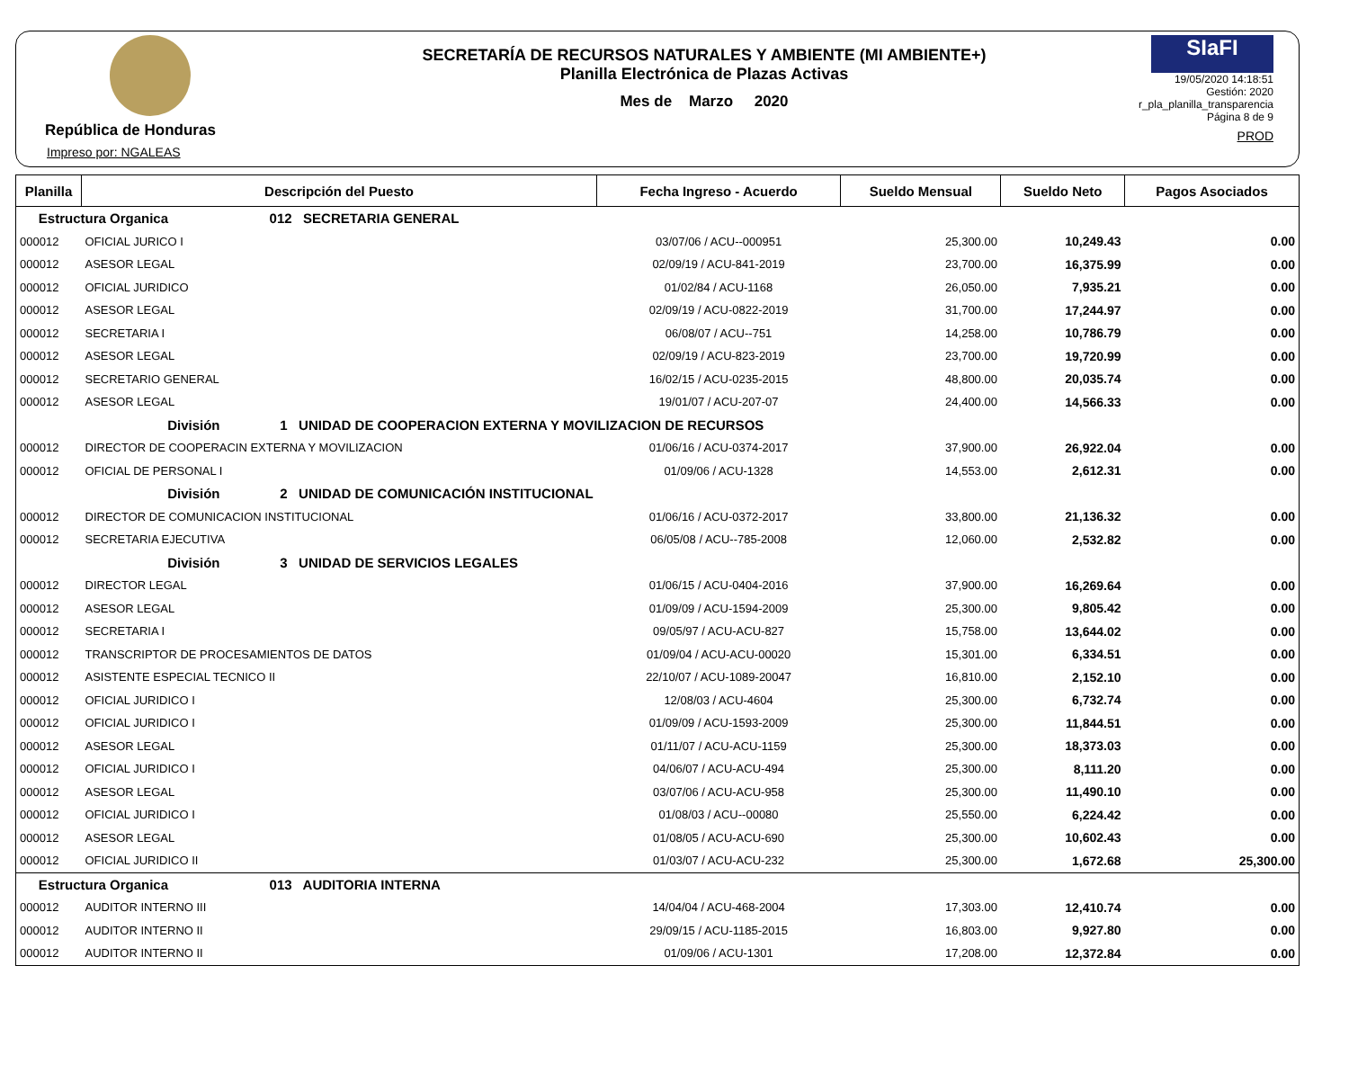República de Honduras
Impreso por: NGALEAS
SECRETARÍA DE RECURSOS NATURALES Y AMBIENTE (MI AMBIENTE+)
Planilla Electrónica de Plazas Activas
Mes de Marzo 2020
SIaFI
19/05/2020 14:18:51
Gestión: 2020
r_pla_planilla_transparencia
Página 8 de 9
PROD
| Planilla | Descripción del Puesto | Fecha Ingreso - Acuerdo | Sueldo Mensual | Sueldo Neto | Pagos Asociados |
| --- | --- | --- | --- | --- | --- |
| Estructura Organica 012 SECRETARIA GENERAL | | | | | |
| 000012 | OFICIAL JURICO I | 03/07/06 / ACU--000951 | 25,300.00 | 10,249.43 | 0.00 |
| 000012 | ASESOR LEGAL | 02/09/19 / ACU-841-2019 | 23,700.00 | 16,375.99 | 0.00 |
| 000012 | OFICIAL JURIDICO | 01/02/84 / ACU-1168 | 26,050.00 | 7,935.21 | 0.00 |
| 000012 | ASESOR LEGAL | 02/09/19 / ACU-0822-2019 | 31,700.00 | 17,244.97 | 0.00 |
| 000012 | SECRETARIA I | 06/08/07 / ACU--751 | 14,258.00 | 10,786.79 | 0.00 |
| 000012 | ASESOR LEGAL | 02/09/19 / ACU-823-2019 | 23,700.00 | 19,720.99 | 0.00 |
| 000012 | SECRETARIO GENERAL | 16/02/15 / ACU-0235-2015 | 48,800.00 | 20,035.74 | 0.00 |
| 000012 | ASESOR LEGAL | 19/01/07 / ACU-207-07 | 24,400.00 | 14,566.33 | 0.00 |
| | División 1 UNIDAD DE COOPERACION EXTERNA Y MOVILIZACION DE RECURSOS | | | | |
| 000012 | DIRECTOR DE COOPERACIN EXTERNA Y MOVILIZACION | 01/06/16 / ACU-0374-2017 | 37,900.00 | 26,922.04 | 0.00 |
| 000012 | OFICIAL DE PERSONAL I | 01/09/06 / ACU-1328 | 14,553.00 | 2,612.31 | 0.00 |
| | División 2 UNIDAD DE COMUNICACIÓN INSTITUCIONAL | | | | |
| 000012 | DIRECTOR DE COMUNICACION INSTITUCIONAL | 01/06/16 / ACU-0372-2017 | 33,800.00 | 21,136.32 | 0.00 |
| 000012 | SECRETARIA EJECUTIVA | 06/05/08 / ACU--785-2008 | 12,060.00 | 2,532.82 | 0.00 |
| | División 3 UNIDAD DE SERVICIOS LEGALES | | | | |
| 000012 | DIRECTOR LEGAL | 01/06/15 / ACU-0404-2016 | 37,900.00 | 16,269.64 | 0.00 |
| 000012 | ASESOR LEGAL | 01/09/09 / ACU-1594-2009 | 25,300.00 | 9,805.42 | 0.00 |
| 000012 | SECRETARIA I | 09/05/97 / ACU-ACU-827 | 15,758.00 | 13,644.02 | 0.00 |
| 000012 | TRANSCRIPTOR DE PROCESAMIENTOS DE DATOS | 01/09/04 / ACU-ACU-00020 | 15,301.00 | 6,334.51 | 0.00 |
| 000012 | ASISTENTE ESPECIAL TECNICO II | 22/10/07 / ACU-1089-20047 | 16,810.00 | 2,152.10 | 0.00 |
| 000012 | OFICIAL JURIDICO I | 12/08/03 / ACU-4604 | 25,300.00 | 6,732.74 | 0.00 |
| 000012 | OFICIAL JURIDICO I | 01/09/09 / ACU-1593-2009 | 25,300.00 | 11,844.51 | 0.00 |
| 000012 | ASESOR LEGAL | 01/11/07 / ACU-ACU-1159 | 25,300.00 | 18,373.03 | 0.00 |
| 000012 | OFICIAL JURIDICO I | 04/06/07 / ACU-ACU-494 | 25,300.00 | 8,111.20 | 0.00 |
| 000012 | ASESOR LEGAL | 03/07/06 / ACU-ACU-958 | 25,300.00 | 11,490.10 | 0.00 |
| 000012 | OFICIAL JURIDICO I | 01/08/03 / ACU--00080 | 25,550.00 | 6,224.42 | 0.00 |
| 000012 | ASESOR LEGAL | 01/08/05 / ACU-ACU-690 | 25,300.00 | 10,602.43 | 0.00 |
| 000012 | OFICIAL JURIDICO II | 01/03/07 / ACU-ACU-232 | 25,300.00 | 1,672.68 | 25,300.00 |
| Estructura Organica 013 AUDITORIA INTERNA | | | | | |
| 000012 | AUDITOR INTERNO III | 14/04/04 / ACU-468-2004 | 17,303.00 | 12,410.74 | 0.00 |
| 000012 | AUDITOR INTERNO II | 29/09/15 / ACU-1185-2015 | 16,803.00 | 9,927.80 | 0.00 |
| 000012 | AUDITOR INTERNO II | 01/09/06 / ACU-1301 | 17,208.00 | 12,372.84 | 0.00 |